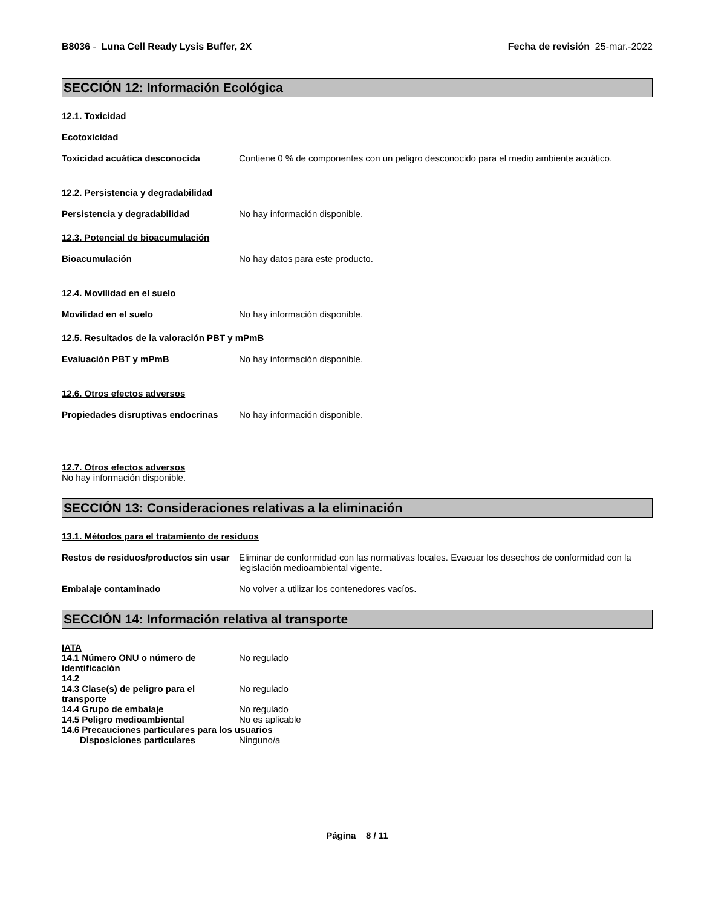B8036 - Luna Cell Ready Lysis Buffer, 2X
Fecha de revisión 25-mar.-2022
SECCIÓN 12: Información Ecológica
12.1. Toxicidad
Ecotoxicidad
Toxicidad acuática desconocida Contiene 0 % de componentes con un peligro desconocido para el medio ambiente acuático.
12.2. Persistencia y degradabilidad
Persistencia y degradabilidad No hay información disponible.
12.3. Potencial de bioacumulación
Bioacumulación No hay datos para este producto.
12.4. Movilidad en el suelo
Movilidad en el suelo No hay información disponible.
12.5. Resultados de la valoración PBT y mPmB
Evaluación PBT y mPmB No hay información disponible.
12.6. Otros efectos adversos
Propiedades disruptivas endocrinas
No hay información disponible.
12.7. Otros efectos adversos
No hay información disponible.
SECCIÓN 13: Consideraciones relativas a la eliminación
13.1. Métodos para el tratamiento de residuos
Restos de residuos/productos sin usar
Eliminar de conformidad con las normativas locales. Evacuar los desechos de conformidad con la legislación medioambiental vigente.
Embalaje contaminado No volver a utilizar los contenedores vacíos.
SECCIÓN 14: Información relativa al transporte
IATA
14.1 Número ONU o número de identificación
No regulado
14.2
14.3 Clase(s) de peligro para el transporte
No regulado
14.4 Grupo de embalaje No regulado
14.5 Peligro medioambiental No es aplicable
14.6 Precauciones particulares para los usuarios
Disposiciones particulares Ninguno/a
Página 8 / 11